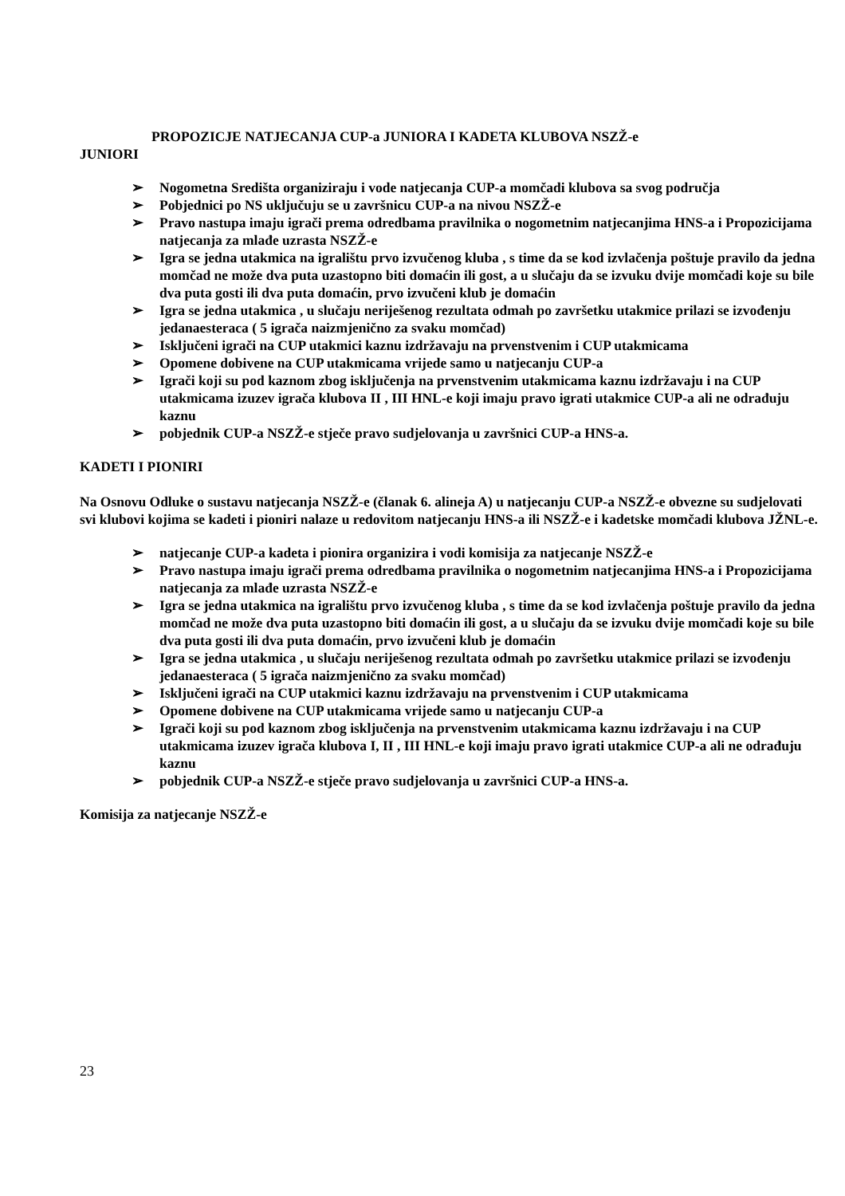PROPOZICJE NATJECANJA CUP-a JUNIORA I KADETA KLUBOVA NSZŽ-e
JUNIORI
➢ Nogometna Središta organiziraju i vode natjecanja CUP-a momčadi klubova sa svog područja
➢ Pobjednici po NS uključuju se u završnicu CUP-a na nivou NSZŽ-e
➢ Pravo nastupa imaju igrači prema odredbama pravilnika o nogometnim natjecanjima HNS-a i Propozicijama natjecanja za mlađe uzrasta NSZŽ-e
➢ Igra se jedna utakmica na igralištu prvo izvučenog kluba , s time da se kod izvlačenja poštuje pravilo da jedna momčad ne može dva puta uzastopno biti domaćin ili gost, a u slučaju da se izvuku dvije momčadi koje su bile dva puta gosti ili dva puta domaćin, prvo izvučeni klub je domaćin
➢ Igra se jedna utakmica , u slučaju neriješenog rezultata odmah po završetku utakmice prilazi se izvođenju jedanaesteraca ( 5 igrača naizmjenično za svaku momčad)
➢ Isključeni igrači na CUP utakmici kaznu izdržavaju na prvenstvenim i CUP utakmicama
➢ Opomene dobivene na CUP utakmicama vrijede samo u natjecanju CUP-a
➢ Igrači koji su pod kaznom zbog isključenja na prvenstvenim utakmicama kaznu izdržavaju i na CUP utakmicama izuzev igrača klubova II , III HNL-e koji imaju pravo igrati utakmice CUP-a ali ne odrađuju kaznu
➢ pobjednik CUP-a NSZŽ-e stječe pravo sudjelovanja u završnici CUP-a HNS-a.
KADETI I PIONIRI
Na Osnovu Odluke o sustavu natjecanja NSZŽ-e (članak 6. alineja A) u natjecanju CUP-a NSZŽ-e obvezne su sudjelovati svi klubovi kojima se kadeti i pioniri nalaze u redovitom natjecanju HNS-a ili NSZŽ-e i kadetske momčadi klubova JŽNL-e.
➢ natjecanje CUP-a kadeta i pionira organizira i vodi komisija za natjecanje NSZŽ-e
➢ Pravo nastupa imaju igrači prema odredbama pravilnika o nogometnim natjecanjima HNS-a i Propozicijama natjecanja za mlađe uzrasta NSZŽ-e
➢ Igra se jedna utakmica na igralištu prvo izvučenog kluba , s time da se kod izvlačenja poštuje pravilo da jedna momčad ne može dva puta uzastopno biti domaćin ili gost, a u slučaju da se izvuku dvije momčadi koje su bile dva puta gosti ili dva puta domaćin, prvo izvučeni klub je domaćin
➢ Igra se jedna utakmica , u slučaju neriješenog rezultata odmah po završetku utakmice prilazi se izvođenju jedanaesteraca ( 5 igrača naizmjenično za svaku momčad)
➢ Isključeni igrači na CUP utakmici kaznu izdržavaju na prvenstvenim i CUP utakmicama
➢ Opomene dobivene na CUP utakmicama vrijede samo u natjecanju CUP-a
➢ Igrači koji su pod kaznom zbog isključenja na prvenstvenim utakmicama kaznu izdržavaju i na CUP utakmicama izuzev igrača klubova I, II , III HNL-e koji imaju pravo igrati utakmice CUP-a ali ne odrađuju kaznu
➢ pobjednik CUP-a NSZŽ-e stječe pravo sudjelovanja u završnici CUP-a HNS-a.
Komisija za natjecanje NSZŽ-e
23